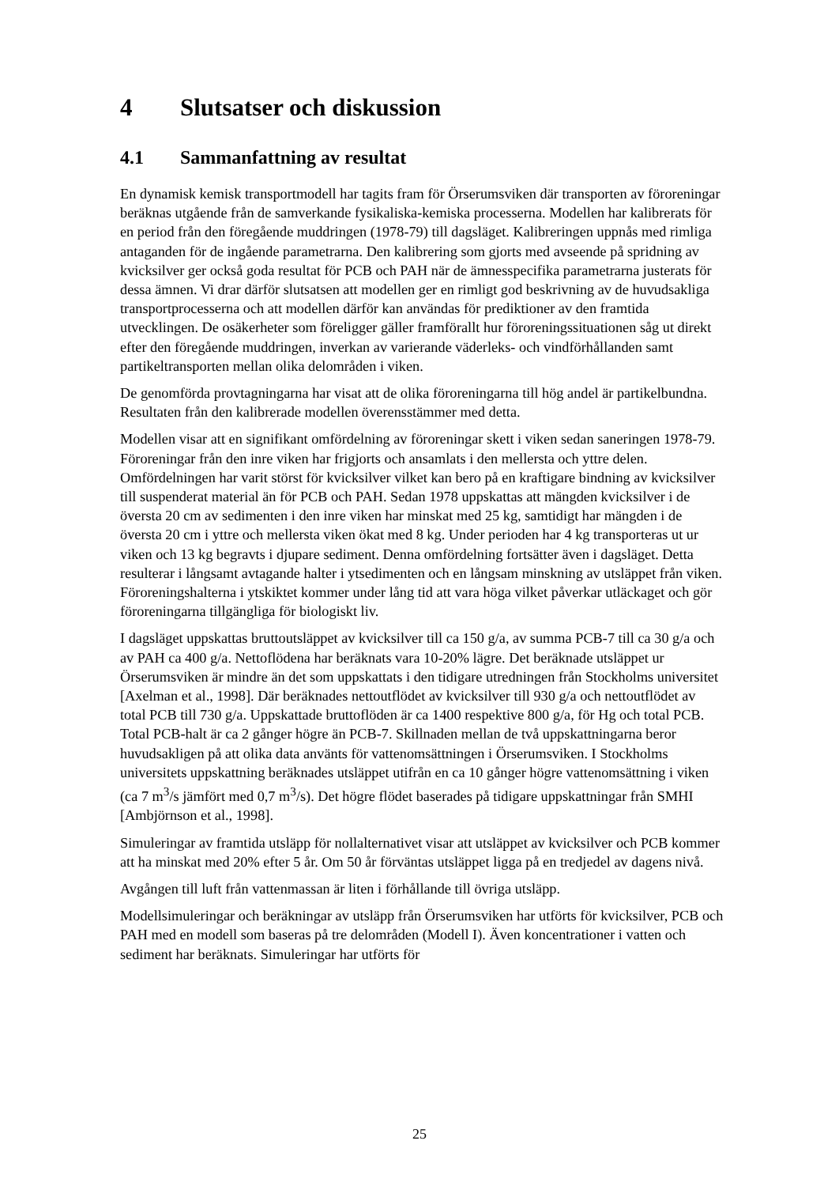4 Slutsatser och diskussion
4.1 Sammanfattning av resultat
En dynamisk kemisk transportmodell har tagits fram för Örserumsviken där transporten av föroreningar beräknas utgående från de samverkande fysikaliska-kemiska processerna. Modellen har kalibrerats för en period från den föregående muddringen (1978-79) till dagsläget. Kalibreringen uppnås med rimliga antaganden för de ingående parametrarna. Den kalibrering som gjorts med avseende på spridning av kvicksilver ger också goda resultat för PCB och PAH när de ämnesspecifika parametrarna justerats för dessa ämnen. Vi drar därför slutsatsen att modellen ger en rimligt god beskrivning av de huvudsakliga transportprocesserna och att modellen därför kan användas för prediktioner av den framtida utvecklingen. De osäkerheter som föreligger gäller framförallt hur föroreningssituationen såg ut direkt efter den föregående muddringen, inverkan av varierande väderleks- och vindförhållanden samt partikeltransporten mellan olika delområden i viken.
De genomförda provtagningarna har visat att de olika föroreningarna till hög andel är partikelbundna. Resultaten från den kalibrerade modellen överensstämmer med detta.
Modellen visar att en signifikant omfördelning av föroreningar skett i viken sedan saneringen 1978-79. Föroreningar från den inre viken har frigjorts och ansamlats i den mellersta och yttre delen. Omfördelningen har varit störst för kvicksilver vilket kan bero på en kraftigare bindning av kvicksilver till suspenderat material än för PCB och PAH. Sedan 1978 uppskattas att mängden kvicksilver i de översta 20 cm av sedimenten i den inre viken har minskat med 25 kg, samtidigt har mängden i de översta 20 cm i yttre och mellersta viken ökat med 8 kg. Under perioden har 4 kg transporteras ut ur viken och 13 kg begravts i djupare sediment. Denna omfördelning fortsätter även i dagsläget. Detta resulterar i långsamt avtagande halter i ytsedimenten och en långsam minskning av utsläppet från viken. Föroreningshalterna i ytskiktet kommer under lång tid att vara höga vilket påverkar utläckaget och gör föroreningarna tillgängliga för biologiskt liv.
I dagsläget uppskattas bruttoutsläppet av kvicksilver till ca 150 g/a, av summa PCB-7 till ca 30 g/a och av PAH ca 400 g/a. Nettoflödena har beräknats vara 10-20% lägre. Det beräknade utsläppet ur Örserumsviken är mindre än det som uppskattats i den tidigare utredningen från Stockholms universitet [Axelman et al., 1998]. Där beräknades nettoutflödet av kvicksilver till 930 g/a och nettoutflödet av total PCB till 730 g/a. Uppskattade bruttoflöden är ca 1400 respektive 800 g/a, för Hg och total PCB. Total PCB-halt är ca 2 gånger högre än PCB-7. Skillnaden mellan de två uppskattningarna beror huvudsakligen på att olika data använts för vattenomsättningen i Örserumsviken. I Stockholms universitets uppskattning beräknades utsläppet utifrån en ca 10 gånger högre vattenomsättning i viken (ca 7 m<sup>3</sup>/s jämfört med 0,7 m<sup>3</sup>/s). Det högre flödet baserades på tidigare uppskattningar från SMHI [Ambjörnson et al., 1998].
Simuleringar av framtida utsläpp för nollalternativet visar att utsläppet av kvicksilver och PCB kommer att ha minskat med 20% efter 5 år. Om 50 år förväntas utsläppet ligga på en tredjedel av dagens nivå.
Avgången till luft från vattenmassan är liten i förhållande till övriga utsläpp.
Modellsimuleringar och beräkningar av utsläpp från Örserumsviken har utförts för kvicksilver, PCB och PAH med en modell som baseras på tre delområden (Modell I). Även koncentrationer i vatten och sediment har beräknats. Simuleringar har utförts för
25